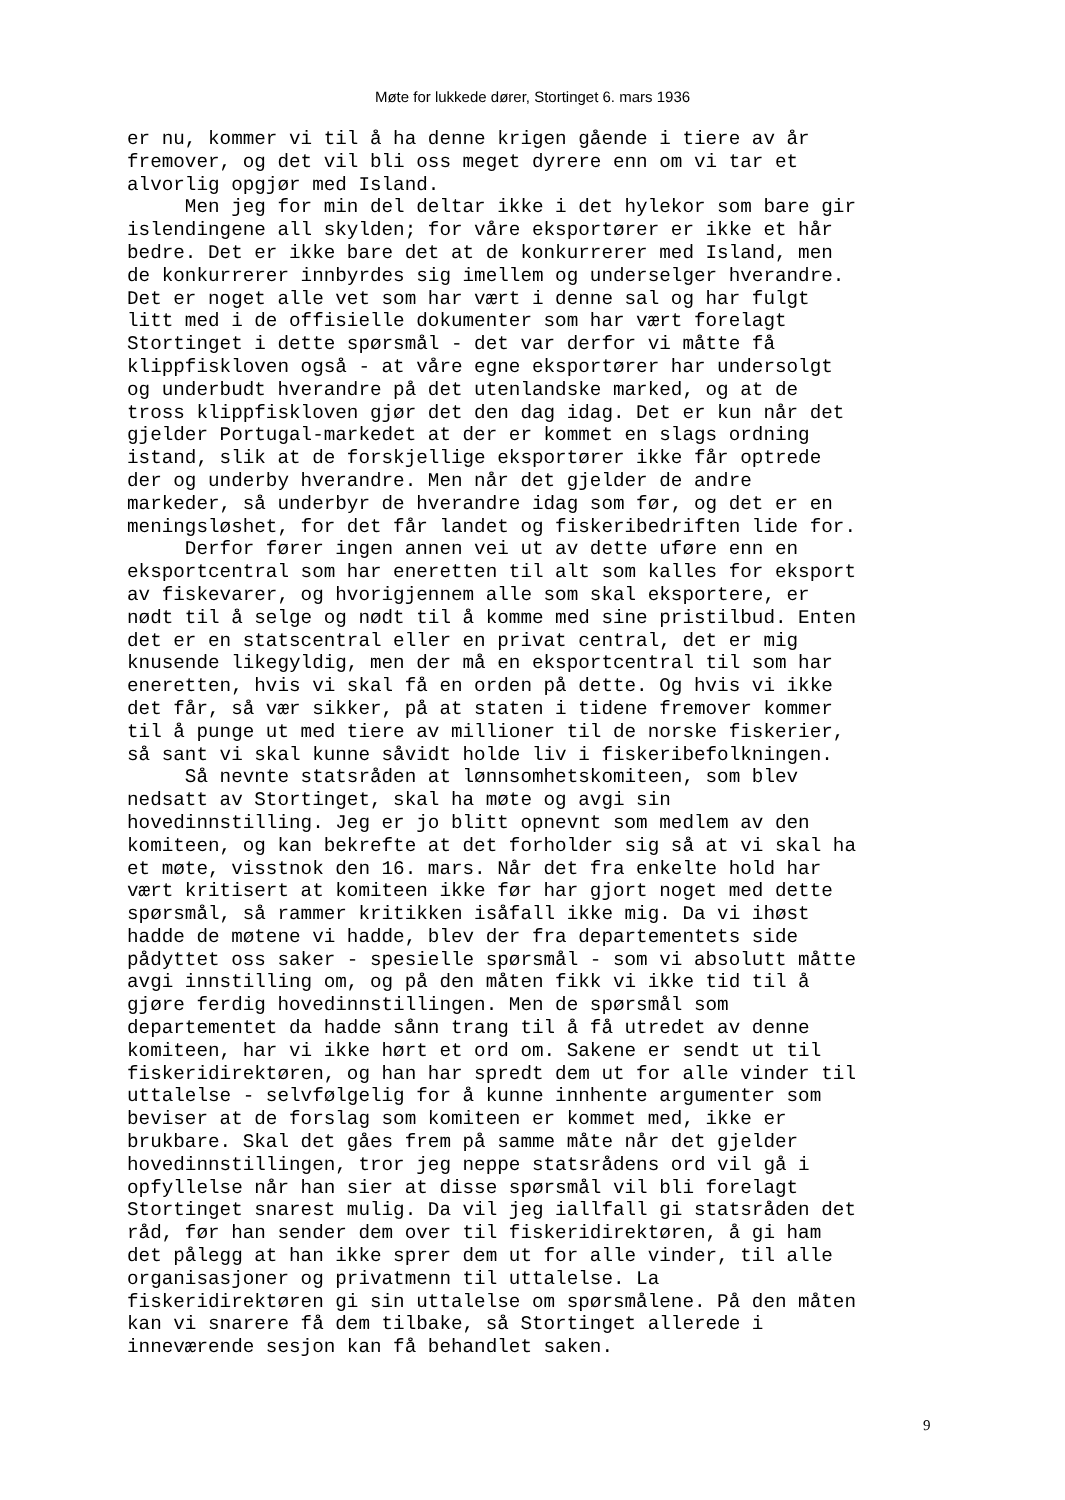Møte for lukkede dører, Stortinget 6. mars 1936
er nu, kommer vi til å ha denne krigen gående i tiere av år fremover, og det vil bli oss meget dyrere enn om vi tar et alvorlig opgjør med Island. Men jeg for min del deltar ikke i det hylekor som bare gir islendingene all skylden; for våre eksportører er ikke et hår bedre. Det er ikke bare det at de konkurrerer med Island, men de konkurrerer innbyrdes sig imellem og underselger hverandre. Det er noget alle vet som har vært i denne sal og har fulgt litt med i de offisielle dokumenter som har vært forelagt Stortinget i dette spørsmål - det var derfor vi måtte få klippfiskloven også - at våre egne eksportører har undersolgt og underbudt hverandre på det utenlandske marked, og at de tross klippfiskloven gjør det den dag idag. Det er kun når det gjelder Portugal-markedet at der er kommet en slags ordning istand, slik at de forskjellige eksportører ikke får optrede der og underby hverandre. Men når det gjelder de andre markeder, så underbyr de hverandre idag som før, og det er en meningsløshet, for det får landet og fiskeribedriften lide for. Derfor fører ingen annen vei ut av dette uføre enn en eksportcentral som har eneretten til alt som kalles for eksport av fiskevarer, og hvorigjennem alle som skal eksportere, er nødt til å selge og nødt til å komme med sine pristilbud. Enten det er en statscentral eller en privat central, det er mig knusende likegyldig, men der må en eksportcentral til som har eneretten, hvis vi skal få en orden på dette. Og hvis vi ikke det får, så vær sikker, på at staten i tidene fremover kommer til å punge ut med tiere av millioner til de norske fiskerier, så sant vi skal kunne såvidt holde liv i fiskeribefolkningen. Så nevnte statsråden at lønnsomhetskomiteen, som blev nedsatt av Stortinget, skal ha møte og avgi sin hovedinnstilling. Jeg er jo blitt opnevnt som medlem av den komiteen, og kan bekrefte at det forholder sig så at vi skal ha et møte, visstnok den 16. mars. Når det fra enkelte hold har vært kritisert at komiteen ikke før har gjort noget med dette spørsmål, så rammer kritikken isåfall ikke mig. Da vi ihøst hadde de møtene vi hadde, blev der fra departementets side pådyttet oss saker - spesielle spørsmål - som vi absolutt måtte avgi innstilling om, og på den måten fikk vi ikke tid til å gjøre ferdig hovedinnstillingen. Men de spørsmål som departementet da hadde sånn trang til å få utredet av denne komiteen, har vi ikke hørt et ord om. Sakene er sendt ut til fiskeridirektøren, og han har spredt dem ut for alle vinder til uttalelse - selvfølgelig for å kunne innhente argumenter som beviser at de forslag som komiteen er kommet med, ikke er brukbare. Skal det gåes frem på samme måte når det gjelder hovedinnstillingen, tror jeg neppe statsrådens ord vil gå i opfyllelse når han sier at disse spørsmål vil bli forelagt Stortinget snarest mulig. Da vil jeg iallfall gi statsråden det råd, før han sender dem over til fiskeridirektøren, å gi ham det pålegg at han ikke sprer dem ut for alle vinder, til alle organisasjoner og privatmenn til uttalelse. La fiskeridirektøren gi sin uttalelse om spørsmålene. På den måten kan vi snarere få dem tilbake, så Stortinget allerede i inneværende sesjon kan få behandlet saken.
9